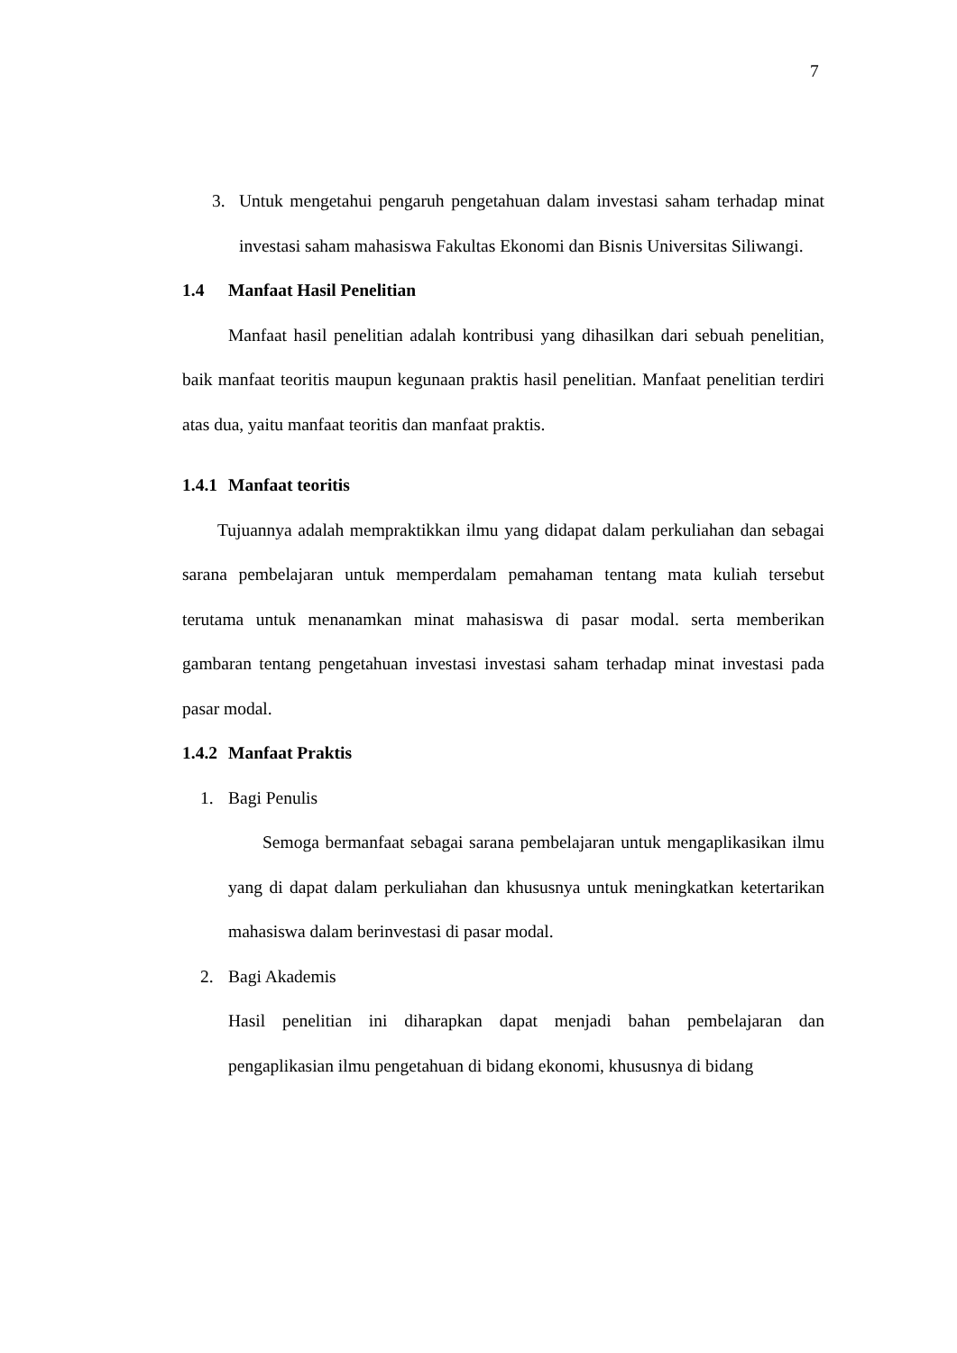7
3. Untuk mengetahui pengaruh pengetahuan dalam investasi saham terhadap minat investasi saham mahasiswa Fakultas Ekonomi dan Bisnis Universitas Siliwangi.
1.4 Manfaat Hasil Penelitian
Manfaat hasil penelitian adalah kontribusi yang dihasilkan dari sebuah penelitian, baik manfaat teoritis maupun kegunaan praktis hasil penelitian. Manfaat penelitian terdiri atas dua, yaitu manfaat teoritis dan manfaat praktis.
1.4.1 Manfaat teoritis
Tujuannya adalah mempraktikkan ilmu yang didapat dalam perkuliahan dan sebagai sarana pembelajaran untuk memperdalam pemahaman tentang mata kuliah tersebut terutama untuk menanamkan minat mahasiswa di pasar modal. serta memberikan gambaran tentang pengetahuan investasi investasi saham terhadap minat investasi pada pasar modal.
1.4.2 Manfaat Praktis
1. Bagi Penulis
Semoga bermanfaat sebagai sarana pembelajaran untuk mengaplikasikan ilmu yang di dapat dalam perkuliahan dan khususnya untuk meningkatkan ketertarikan mahasiswa dalam berinvestasi di pasar modal.
2. Bagi Akademis
Hasil penelitian ini diharapkan dapat menjadi bahan pembelajaran dan pengaplikasian ilmu pengetahuan di bidang ekonomi, khususnya di bidang